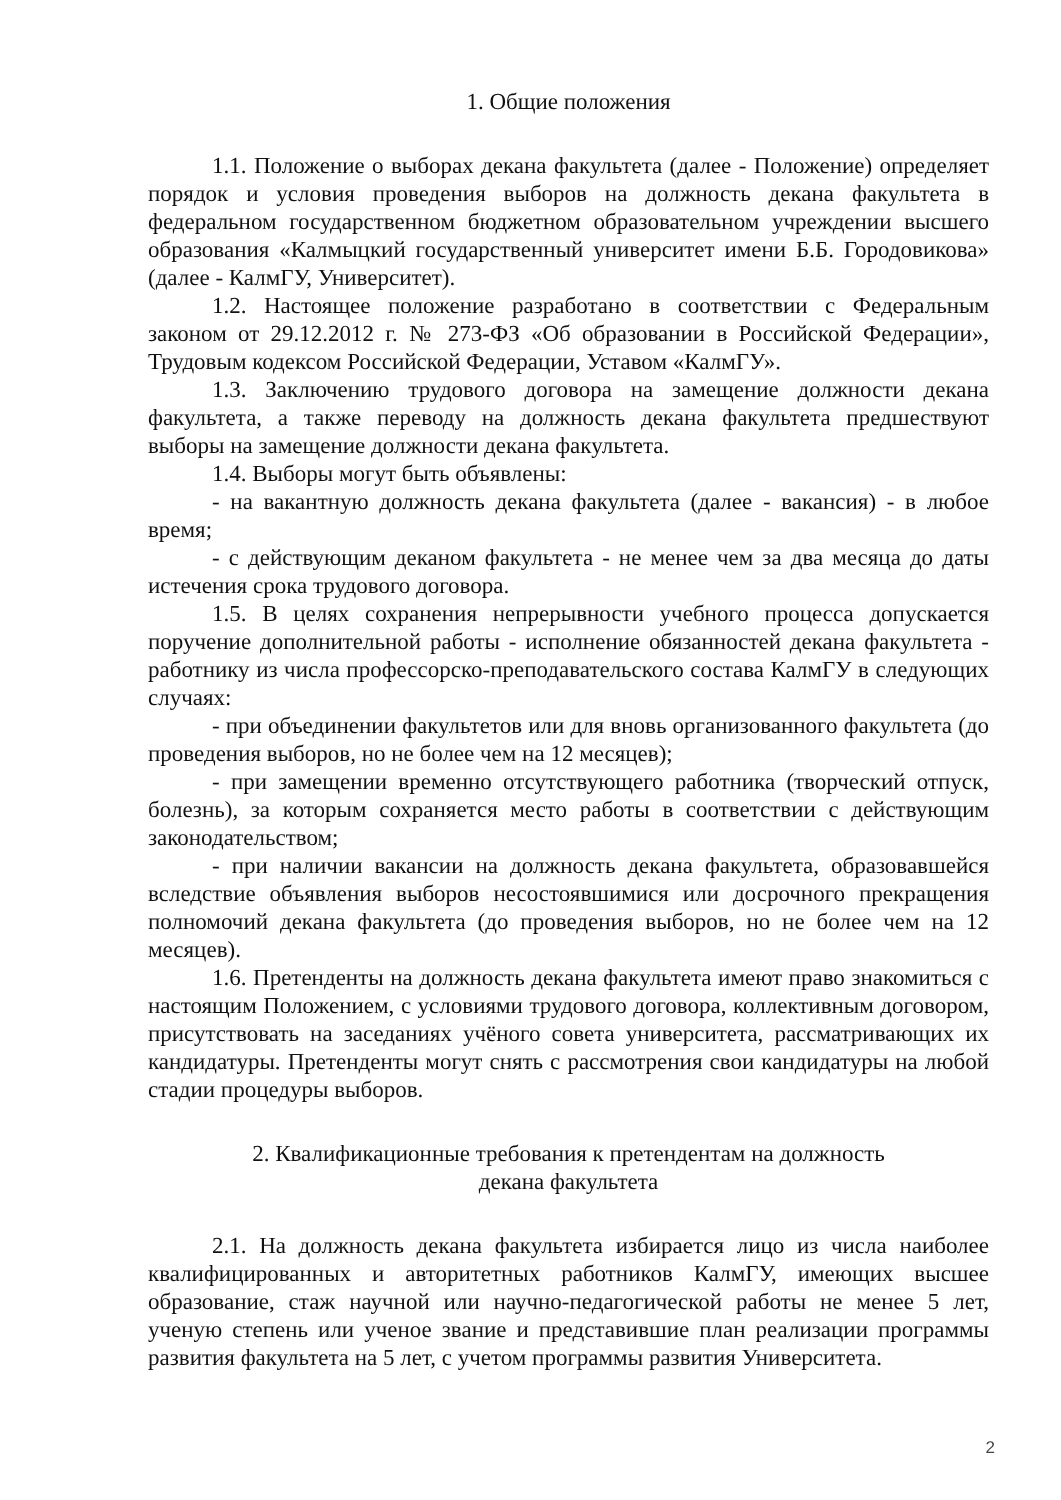1. Общие положения
1.1. Положение о выборах декана факультета (далее - Положение) определяет порядок и условия проведения выборов на должность декана факультета в федеральном государственном бюджетном образовательном учреждении высшего образования «Калмыцкий государственный университет имени Б.Б. Городовикова» (далее - КалмГУ, Университет).
1.2. Настоящее положение разработано в соответствии с Федеральным законом от 29.12.2012 г. № 273-ФЗ «Об образовании в Российской Федерации», Трудовым кодексом Российской Федерации, Уставом «КалмГУ».
1.3. Заключению трудового договора на замещение должности декана факультета, а также переводу на должность декана факультета предшествуют выборы на замещение должности декана факультета.
1.4. Выборы могут быть объявлены:
- на вакантную должность декана факультета (далее - вакансия) - в любое время;
- с действующим деканом факультета - не менее чем за два месяца до даты истечения срока трудового договора.
1.5. В целях сохранения непрерывности учебного процесса допускается поручение дополнительной работы - исполнение обязанностей декана факультета - работнику из числа профессорско-преподавательского состава КалмГУ в следующих случаях:
- при объединении факультетов или для вновь организованного факультета (до проведения выборов, но не более чем на 12 месяцев);
- при замещении временно отсутствующего работника (творческий отпуск, болезнь), за которым сохраняется место работы в соответствии с действующим законодательством;
- при наличии вакансии на должность декана факультета, образовавшейся вследствие объявления выборов несостоявшимися или досрочного прекращения полномочий декана факультета (до проведения выборов, но не более чем на 12 месяцев).
1.6. Претенденты на должность декана факультета имеют право знакомиться с настоящим Положением, с условиями трудового договора, коллективным договором, присутствовать на заседаниях учёного совета университета, рассматривающих их кандидатуры. Претенденты могут снять с рассмотрения свои кандидатуры на любой стадии процедуры выборов.
2. Квалификационные требования к претендентам на должность
декана факультета
2.1. На должность декана факультета избирается лицо из числа наиболее квалифицированных и авторитетных работников КалмГУ, имеющих высшее образование, стаж научной или научно-педагогической работы не менее 5 лет, ученую степень или ученое звание и представившие план реализации программы развития факультета на 5 лет, с учетом программы развития Университета.
2